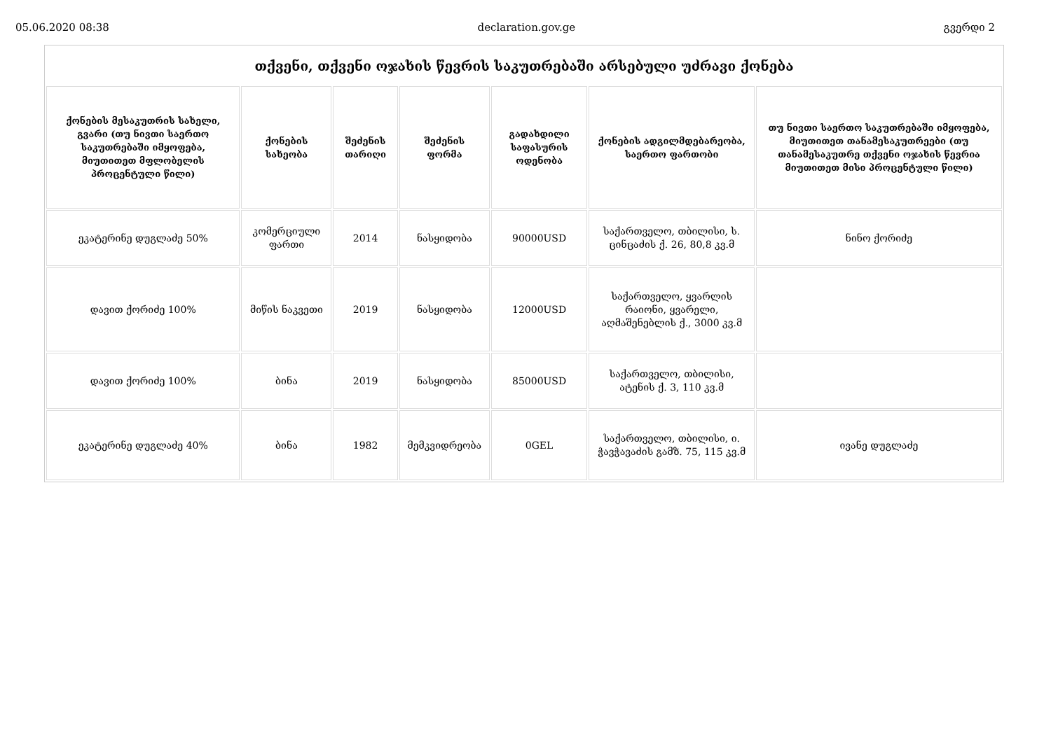05.06.2020 08:38 declaration.gov.ge გვერდი 2
| თქვენი, თქვენი ოჯახის წევრის საკუთრებაში არსებული უძრავი ქონება | | | | | | |
| ქონების მესაკუთრის სახელი, გვარი (თუ ნივთი საერთო საკუთრებაში იმყოფება, მიუთითეთ მფლობელის პროცენტული წილი) | ქონების სახეობა | შეძენის თარიღი | შეძენის ფორმა | გადახდილი საფასურის ოდენობა | ქონების ადგილმდებარეობა, საერთო ფართობი | თუ ნივთი საერთო საკუთრებაში იმყოფება, მიუთითეთ თანამესაკუთრეები (თუ თანამესაკუთრე თქვენი ოჯახის წევრია მიუთითეთ მისი პროცენტული წილი) |
| ეკატერინე დუგლაძე 50% | კომერციული ფართი | 2014 | ნასყიდობა | 90000USD | საქართველო, თბილისი, ს. ცინცაძის ქ. 26, 80,8 კვ.მ | ნინო ქორიძე |
| დავით ქორიძე 100% | მიწის ნაკვეთი | 2019 | ნასყიდობა | 12000USD | საქართველო, ყვარლის რაიონი, ყვარელი, აღმაშენებლის ქ., 3000 კვ.მ | |
| დავით ქორიძე 100% | ბინა | 2019 | ნასყიდობა | 85000USD | საქართველო, თბილისი, ატენის ქ. 3, 110 კვ.მ | |
| ეკატერინე დუგლაძე 40% | ბინა | 1982 | მემკვიდრეობა | 0GEL | საქართველო, თბილისი, ი. ჭავჭავაძის გამზ. 75, 115 კვ.მ | ივანე დუგლაძე |